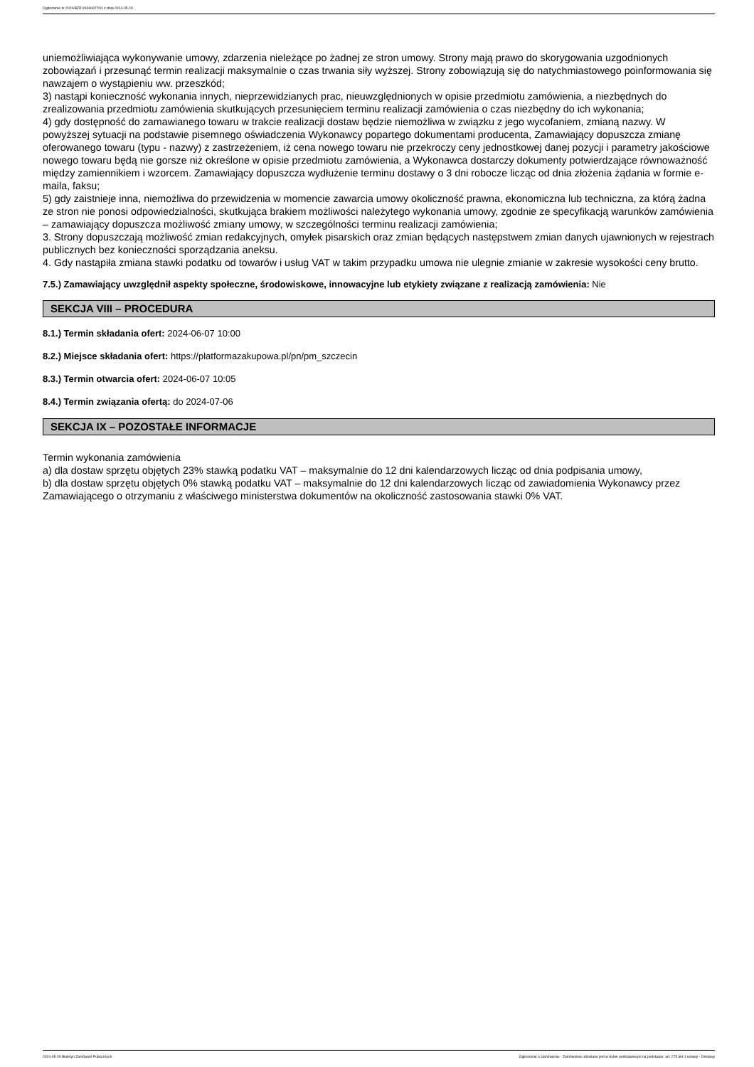Ogłoszenie nr 2024/BZP 00346027/01 z dnia 2024-05-29
uniemożliwiająca wykonywanie umowy, zdarzenia nieleżące po żadnej ze stron umowy. Strony mają prawo do skorygowania uzgodnionych zobowiązań i przesunąć termin realizacji maksymalnie o czas trwania siły wyższej. Strony zobowiązują się do natychmiastowego poinformowania się nawzajem o wystąpieniu ww. przeszkód;
3) nastąpi konieczność wykonania innych, nieprzewidzianych prac, nieuwzględnionych w opisie przedmiotu zamówienia, a niezbędnych do zrealizowania przedmiotu zamówienia skutkujących przesunięciem terminu realizacji zamówienia o czas niezbędny do ich wykonania;
4) gdy dostępność do zamawianego towaru w trakcie realizacji dostaw będzie niemożliwa w związku z jego wycofaniem, zmianą nazwy. W powyższej sytuacji na podstawie pisemnego oświadczenia Wykonawcy popartego dokumentami producenta, Zamawiający dopuszcza zmianę oferowanego towaru (typu - nazwy) z zastrzeżeniem, iż cena nowego towaru nie przekroczy ceny jednostkowej danej pozycji i parametry jakościowe nowego towaru będą nie gorsze niż określone w opisie przedmiotu zamówienia, a Wykonawca dostarczy dokumenty potwierdzające równoważność między zamiennikiem i wzorcem. Zamawiający dopuszcza wydłużenie terminu dostawy o 3 dni robocze licząc od dnia złożenia żądania w formie e-maila, faksu;
5) gdy zaistnieje inna, niemożliwa do przewidzenia w momencie zawarcia umowy okoliczność prawna, ekonomiczna lub techniczna, za którą żadna ze stron nie ponosi odpowiedzialności, skutkująca brakiem możliwości należytego wykonania umowy, zgodnie ze specyfikacją warunków zamówienia – zamawiający dopuszcza możliwość zmiany umowy, w szczególności terminu realizacji zamówienia;
3. Strony dopuszczają możliwość zmian redakcyjnych, omyłek pisarskich oraz zmian będących następstwem zmian danych ujawnionych w rejestrach publicznych bez konieczności sporządzania aneksu.
4. Gdy nastąpiła zmiana stawki podatku od towarów i usług VAT w takim przypadku umowa nie ulegnie zmianie w zakresie wysokości ceny brutto.
7.5.) Zamawiający uwzględnił aspekty społeczne, środowiskowe, innowacyjne lub etykiety związane z realizacją zamówienia: Nie
SEKCJA VIII – PROCEDURA
8.1.) Termin składania ofert: 2024-06-07 10:00
8.2.) Miejsce składania ofert: https://platformazakupowa.pl/pn/pm_szczecin
8.3.) Termin otwarcia ofert: 2024-06-07 10:05
8.4.) Termin związania ofertą: do 2024-07-06
SEKCJA IX – POZOSTAŁE INFORMACJE
Termin wykonania zamówienia
a) dla dostaw sprzętu objętych 23% stawką podatku VAT – maksymalnie do 12 dni kalendarzowych licząc od dnia podpisania umowy,
b) dla dostaw sprzętu objętych 0% stawką podatku VAT – maksymalnie do 12 dni kalendarzowych licząc od zawiadomienia Wykonawcy przez Zamawiającego o otrzymaniu z właściwego ministerstwa dokumentów na okoliczność zastosowania stawki 0% VAT.
2024-05-29 Biuletyn Zamówień Publicznych Ogłoszenie o zamówieniu - Zamówienie udzielane jest w trybie podstawowym na podstawie: art. 275 pkt 1 ustawy - Dostawy